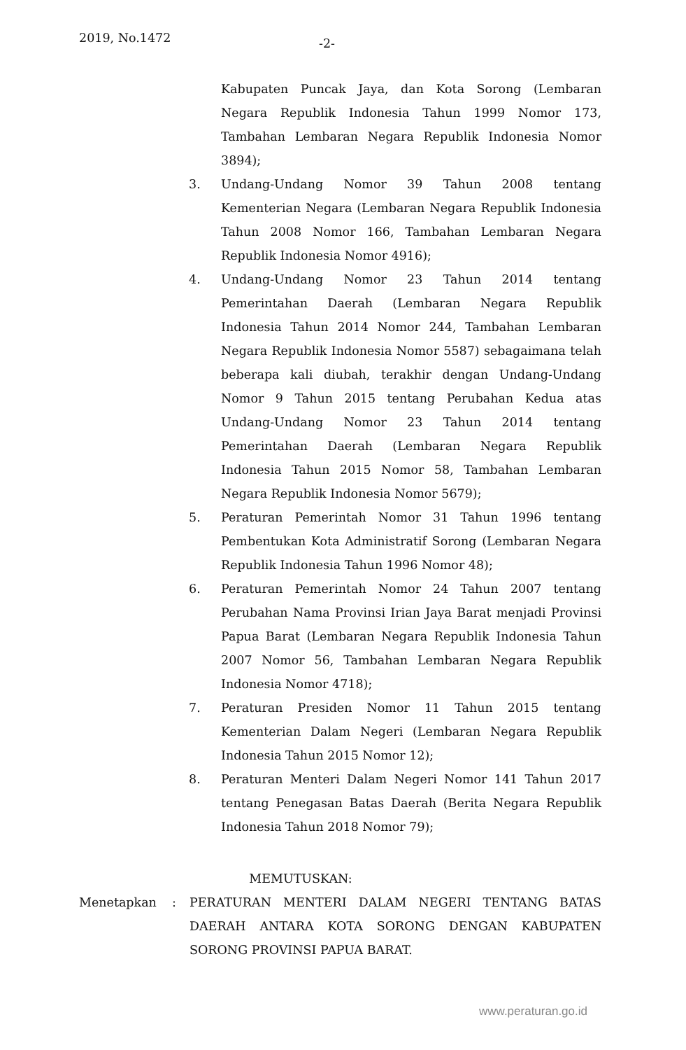2019, No.1472 -2-
Kabupaten Puncak Jaya, dan Kota Sorong (Lembaran Negara Republik Indonesia Tahun 1999 Nomor 173, Tambahan Lembaran Negara Republik Indonesia Nomor 3894);
3. Undang-Undang Nomor 39 Tahun 2008 tentang Kementerian Negara (Lembaran Negara Republik Indonesia Tahun 2008 Nomor 166, Tambahan Lembaran Negara Republik Indonesia Nomor 4916);
4. Undang-Undang Nomor 23 Tahun 2014 tentang Pemerintahan Daerah (Lembaran Negara Republik Indonesia Tahun 2014 Nomor 244, Tambahan Lembaran Negara Republik Indonesia Nomor 5587) sebagaimana telah beberapa kali diubah, terakhir dengan Undang-Undang Nomor 9 Tahun 2015 tentang Perubahan Kedua atas Undang-Undang Nomor 23 Tahun 2014 tentang Pemerintahan Daerah (Lembaran Negara Republik Indonesia Tahun 2015 Nomor 58, Tambahan Lembaran Negara Republik Indonesia Nomor 5679);
5. Peraturan Pemerintah Nomor 31 Tahun 1996 tentang Pembentukan Kota Administratif Sorong (Lembaran Negara Republik Indonesia Tahun 1996 Nomor 48);
6. Peraturan Pemerintah Nomor 24 Tahun 2007 tentang Perubahan Nama Provinsi Irian Jaya Barat menjadi Provinsi Papua Barat (Lembaran Negara Republik Indonesia Tahun 2007 Nomor 56, Tambahan Lembaran Negara Republik Indonesia Nomor 4718);
7. Peraturan Presiden Nomor 11 Tahun 2015 tentang Kementerian Dalam Negeri (Lembaran Negara Republik Indonesia Tahun 2015 Nomor 12);
8. Peraturan Menteri Dalam Negeri Nomor 141 Tahun 2017 tentang Penegasan Batas Daerah (Berita Negara Republik Indonesia Tahun 2018 Nomor 79);
MEMUTUSKAN:
Menetapkan: PERATURAN MENTERI DALAM NEGERI TENTANG BATAS DAERAH ANTARA KOTA SORONG DENGAN KABUPATEN SORONG PROVINSI PAPUA BARAT.
www.peraturan.go.id